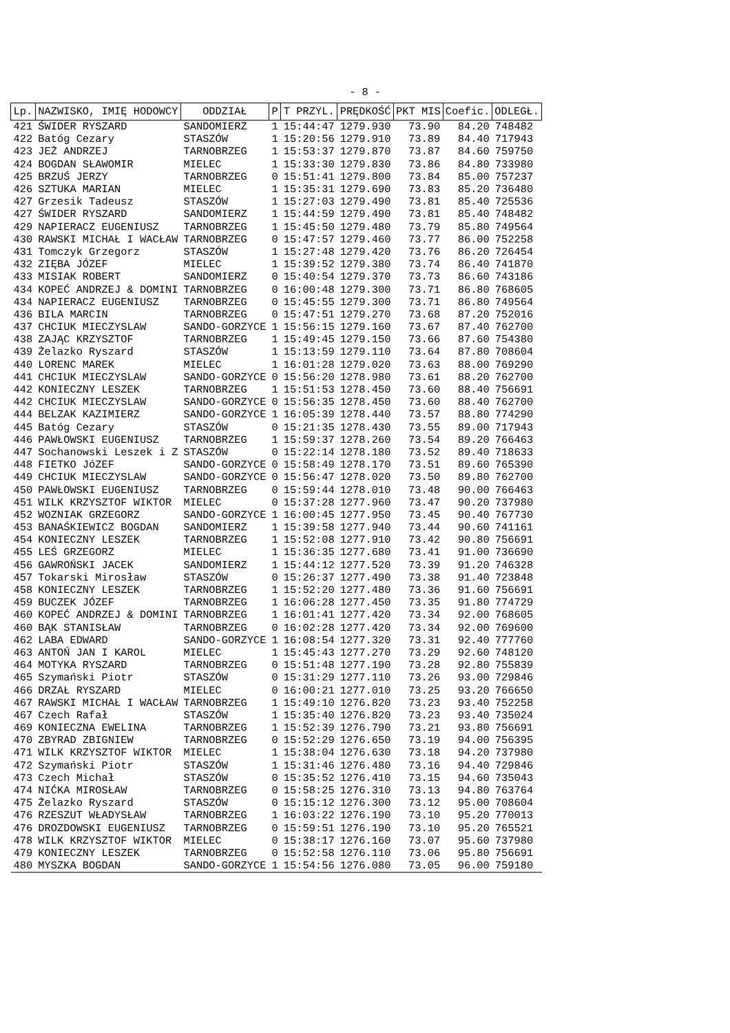- 8 -
| Lp. | NAZWISKO, IMIĘ HODOWCY | ODDZIAŁ | P | T PRZYL. | PRĘDKOŚĆ | PKT MIS | Coefic. | ODLEGŁ. |
| --- | --- | --- | --- | --- | --- | --- | --- | --- |
| 421 | ŚWIDER RYSZARD | SANDOMIERZ | 1 | 15:44:47 | 1279.930 | 73.90 | 84.20 | 748482 |
| 422 | Batóg Cezary | STASZÓW | 1 | 15:20:56 | 1279.910 | 73.89 | 84.40 | 717943 |
| 423 | JEŻ ANDRZEJ | TARNOBRZEG | 1 | 15:53:37 | 1279.870 | 73.87 | 84.60 | 759750 |
| 424 | BOGDAN SŁAWOMIR | MIELEC | 1 | 15:33:30 | 1279.830 | 73.86 | 84.80 | 733980 |
| 425 | BRZUŚ JERZY | TARNOBRZEG | 0 | 15:51:41 | 1279.800 | 73.84 | 85.00 | 757237 |
| 426 | SZTUKA MARIAN | MIELEC | 1 | 15:35:31 | 1279.690 | 73.83 | 85.20 | 736480 |
| 427 | Grzesik Tadeusz | STASZÓW | 1 | 15:27:03 | 1279.490 | 73.81 | 85.40 | 725536 |
| 427 | ŚWIDER RYSZARD | SANDOMIERZ | 1 | 15:44:59 | 1279.490 | 73.81 | 85.40 | 748482 |
| 429 | NAPIERACZ EUGENIUSZ | TARNOBRZEG | 1 | 15:45:50 | 1279.480 | 73.79 | 85.80 | 749564 |
| 430 | RAWSKI MICHAŁ I WACŁAW | TARNOBRZEG | 0 | 15:47:57 | 1279.460 | 73.77 | 86.00 | 752258 |
| 431 | Tomczyk Grzegorz | STASZÓW | 1 | 15:27:48 | 1279.420 | 73.76 | 86.20 | 726454 |
| 432 | ZIĘBA JÓZEF | MIELEC | 1 | 15:39:52 | 1279.380 | 73.74 | 86.40 | 741870 |
| 433 | MISIAK ROBERT | SANDOMIERZ | 0 | 15:40:54 | 1279.370 | 73.73 | 86.60 | 743186 |
| 434 | KOPEĆ ANDRZEJ & DOMINI | TARNOBRZEG | 0 | 16:00:48 | 1279.300 | 73.71 | 86.80 | 768605 |
| 434 | NAPIERACZ EUGENIUSZ | TARNOBRZEG | 0 | 15:45:55 | 1279.300 | 73.71 | 86.80 | 749564 |
| 436 | BILA MARCIN | TARNOBRZEG | 0 | 15:47:51 | 1279.270 | 73.68 | 87.20 | 752016 |
| 437 | CHCIUK MIECZYSLAW | SANDO-GORZYCE | 1 | 15:56:15 | 1279.160 | 73.67 | 87.40 | 762700 |
| 438 | ZAJĄC KRZYSZTOF | TARNOBRZEG | 1 | 15:49:45 | 1279.150 | 73.66 | 87.60 | 754380 |
| 439 | Żelazko Ryszard | STASZÓW | 1 | 15:13:59 | 1279.110 | 73.64 | 87.80 | 708604 |
| 440 | LORENC MAREK | MIELEC | 1 | 16:01:28 | 1279.020 | 73.63 | 88.00 | 769290 |
| 441 | CHCIUK MIECZYSLAW | SANDO-GORZYCE | 0 | 15:56:20 | 1278.980 | 73.61 | 88.20 | 762700 |
| 442 | KONIECZNY LESZEK | TARNOBRZEG | 1 | 15:51:53 | 1278.450 | 73.60 | 88.40 | 756691 |
| 442 | CHCIUK MIECZYSLAW | SANDO-GORZYCE | 0 | 15:56:35 | 1278.450 | 73.60 | 88.40 | 762700 |
| 444 | BELZAK KAZIMIERZ | SANDO-GORZYCE | 1 | 16:05:39 | 1278.440 | 73.57 | 88.80 | 774290 |
| 445 | Batóg Cezary | STASZÓW | 0 | 15:21:35 | 1278.430 | 73.55 | 89.00 | 717943 |
| 446 | PAWŁOWSKI EUGENIUSZ | TARNOBRZEG | 1 | 15:59:37 | 1278.260 | 73.54 | 89.20 | 766463 |
| 447 | Sochanowski Leszek i Z | STASZÓW | 0 | 15:22:14 | 1278.180 | 73.52 | 89.40 | 718633 |
| 448 | FIETKO JóZEF | SANDO-GORZYCE | 0 | 15:58:49 | 1278.170 | 73.51 | 89.60 | 765390 |
| 449 | CHCIUK MIECZYSLAW | SANDO-GORZYCE | 0 | 15:56:47 | 1278.020 | 73.50 | 89.80 | 762700 |
| 450 | PAWŁOWSKI EUGENIUSZ | TARNOBRZEG | 0 | 15:59:44 | 1278.010 | 73.48 | 90.00 | 766463 |
| 451 | WILK KRZYSZTOF WIKTOR | MIELEC | 0 | 15:37:28 | 1277.960 | 73.47 | 90.20 | 737980 |
| 452 | WOZNIAK GRZEGORZ | SANDO-GORZYCE | 1 | 16:00:45 | 1277.950 | 73.45 | 90.40 | 767730 |
| 453 | BANAŚKIEWICZ BOGDAN | SANDOMIERZ | 1 | 15:39:58 | 1277.940 | 73.44 | 90.60 | 741161 |
| 454 | KONIECZNY LESZEK | TARNOBRZEG | 1 | 15:52:08 | 1277.910 | 73.42 | 90.80 | 756691 |
| 455 | LEŚ GRZEGORZ | MIELEC | 1 | 15:36:35 | 1277.680 | 73.41 | 91.00 | 736690 |
| 456 | GAWROŃSKI JACEK | SANDOMIERZ | 1 | 15:44:12 | 1277.520 | 73.39 | 91.20 | 746328 |
| 457 | Tokarski Mirosław | STASZÓW | 0 | 15:26:37 | 1277.490 | 73.38 | 91.40 | 723848 |
| 458 | KONIECZNY LESZEK | TARNOBRZEG | 1 | 15:52:20 | 1277.480 | 73.36 | 91.60 | 756691 |
| 459 | BUCZEK JÓZEF | TARNOBRZEG | 1 | 16:06:28 | 1277.450 | 73.35 | 91.80 | 774729 |
| 460 | KOPEĆ ANDRZEJ & DOMINI | TARNOBRZEG | 1 | 16:01:41 | 1277.420 | 73.34 | 92.00 | 768605 |
| 460 | BĄK STANISŁAW | TARNOBRZEG | 0 | 16:02:28 | 1277.420 | 73.34 | 92.00 | 769600 |
| 462 | LABA EDWARD | SANDO-GORZYCE | 1 | 16:08:54 | 1277.320 | 73.31 | 92.40 | 777760 |
| 463 | ANTOŃ JAN I KAROL | MIELEC | 1 | 15:45:43 | 1277.270 | 73.29 | 92.60 | 748120 |
| 464 | MOTYKA RYSZARD | TARNOBRZEG | 0 | 15:51:48 | 1277.190 | 73.28 | 92.80 | 755839 |
| 465 | Szymański Piotr | STASZÓW | 0 | 15:31:29 | 1277.110 | 73.26 | 93.00 | 729846 |
| 466 | DRZAŁ RYSZARD | MIELEC | 0 | 16:00:21 | 1277.010 | 73.25 | 93.20 | 766650 |
| 467 | RAWSKI MICHAŁ I WACŁAW | TARNOBRZEG | 1 | 15:49:10 | 1276.820 | 73.23 | 93.40 | 752258 |
| 467 | Czech Rafał | STASZÓW | 1 | 15:35:40 | 1276.820 | 73.23 | 93.40 | 735024 |
| 469 | KONIECZNA EWELINA | TARNOBRZEG | 1 | 15:52:39 | 1276.790 | 73.21 | 93.80 | 756691 |
| 470 | ZBYRAD ZBIGNIEW | TARNOBRZEG | 0 | 15:52:29 | 1276.650 | 73.19 | 94.00 | 756395 |
| 471 | WILK KRZYSZTOF WIKTOR | MIELEC | 1 | 15:38:04 | 1276.630 | 73.18 | 94.20 | 737980 |
| 472 | Szymański Piotr | STASZÓW | 1 | 15:31:46 | 1276.480 | 73.16 | 94.40 | 729846 |
| 473 | Czech Michał | STASZÓW | 0 | 15:35:52 | 1276.410 | 73.15 | 94.60 | 735043 |
| 474 | NIĆKA MIROSŁAW | TARNOBRZEG | 0 | 15:58:25 | 1276.310 | 73.13 | 94.80 | 763764 |
| 475 | Żelazko Ryszard | STASZÓW | 0 | 15:15:12 | 1276.300 | 73.12 | 95.00 | 708604 |
| 476 | RZESZUT WŁADYSŁAW | TARNOBRZEG | 1 | 16:03:22 | 1276.190 | 73.10 | 95.20 | 770013 |
| 476 | DROZDOWSKI EUGENIUSZ | TARNOBRZEG | 0 | 15:59:51 | 1276.190 | 73.10 | 95.20 | 765521 |
| 478 | WILK KRZYSZTOF WIKTOR | MIELEC | 0 | 15:38:17 | 1276.160 | 73.07 | 95.60 | 737980 |
| 479 | KONIECZNY LESZEK | TARNOBRZEG | 0 | 15:52:58 | 1276.110 | 73.06 | 95.80 | 756691 |
| 480 | MYSZKA BOGDAN | SANDO-GORZYCE | 1 | 15:54:56 | 1276.080 | 73.05 | 96.00 | 759180 |